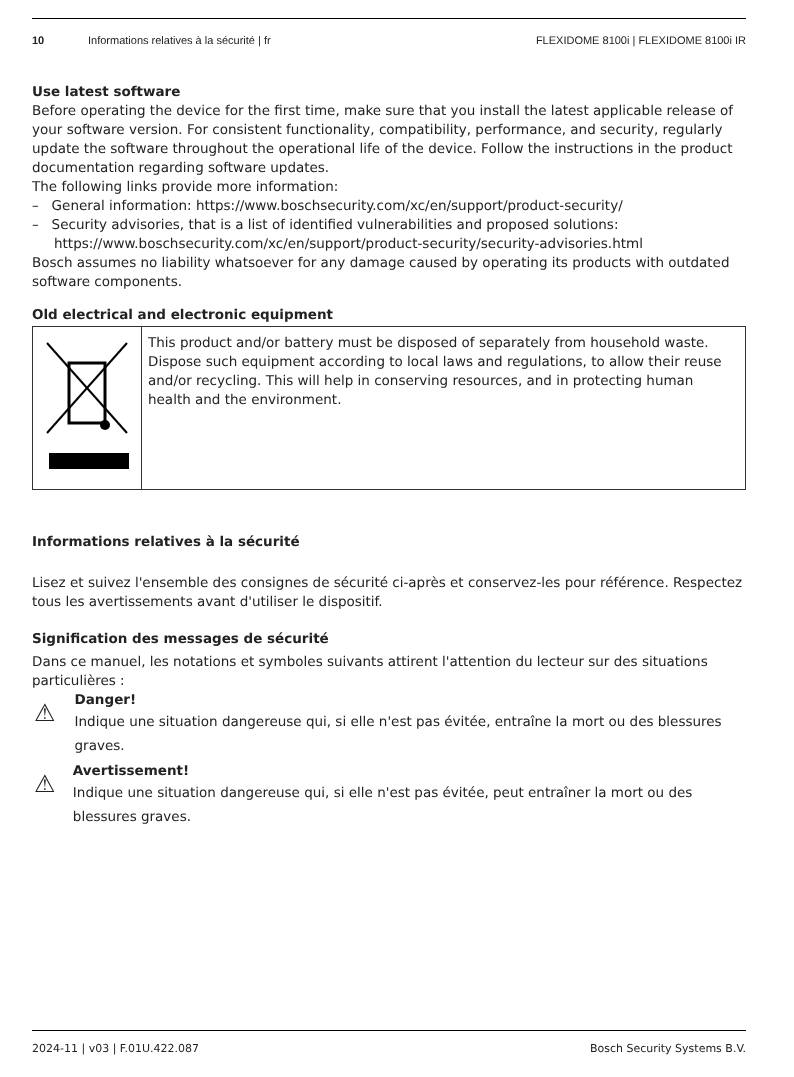10 Informations relatives à la sécurité | fr FLEXIDOME 8100i | FLEXIDOME 8100i IR
Use latest software
Before operating the device for the first time, make sure that you install the latest applicable release of your software version. For consistent functionality, compatibility, performance, and security, regularly update the software throughout the operational life of the device. Follow the instructions in the product documentation regarding software updates.
The following links provide more information:
– General information: https://www.boschsecurity.com/xc/en/support/product-security/
– Security advisories, that is a list of identified vulnerabilities and proposed solutions: https://www.boschsecurity.com/xc/en/support/product-security/security-advisories.html
Bosch assumes no liability whatsoever for any damage caused by operating its products with outdated software components.
Old electrical and electronic equipment
| | This product and/or battery must be disposed of separately from household waste. Dispose such equipment according to local laws and regulations, to allow their reuse and/or recycling. This will help in conserving resources, and in protecting human health and the environment. |
Informations relatives à la sécurité
Lisez et suivez l'ensemble des consignes de sécurité ci-après et conservez-les pour référence. Respectez tous les avertissements avant d'utiliser le dispositif.
Signification des messages de sécurité
Dans ce manuel, les notations et symboles suivants attirent l'attention du lecteur sur des situations particulières :
⚠
Danger!
Indique une situation dangereuse qui, si elle n'est pas évitée, entraîne la mort ou des blessures graves.
⚠
Avertissement!
Indique une situation dangereuse qui, si elle n'est pas évitée, peut entraîner la mort ou des blessures graves.
2024-11 | v03 | F.01U.422.087 Bosch Security Systems B.V.